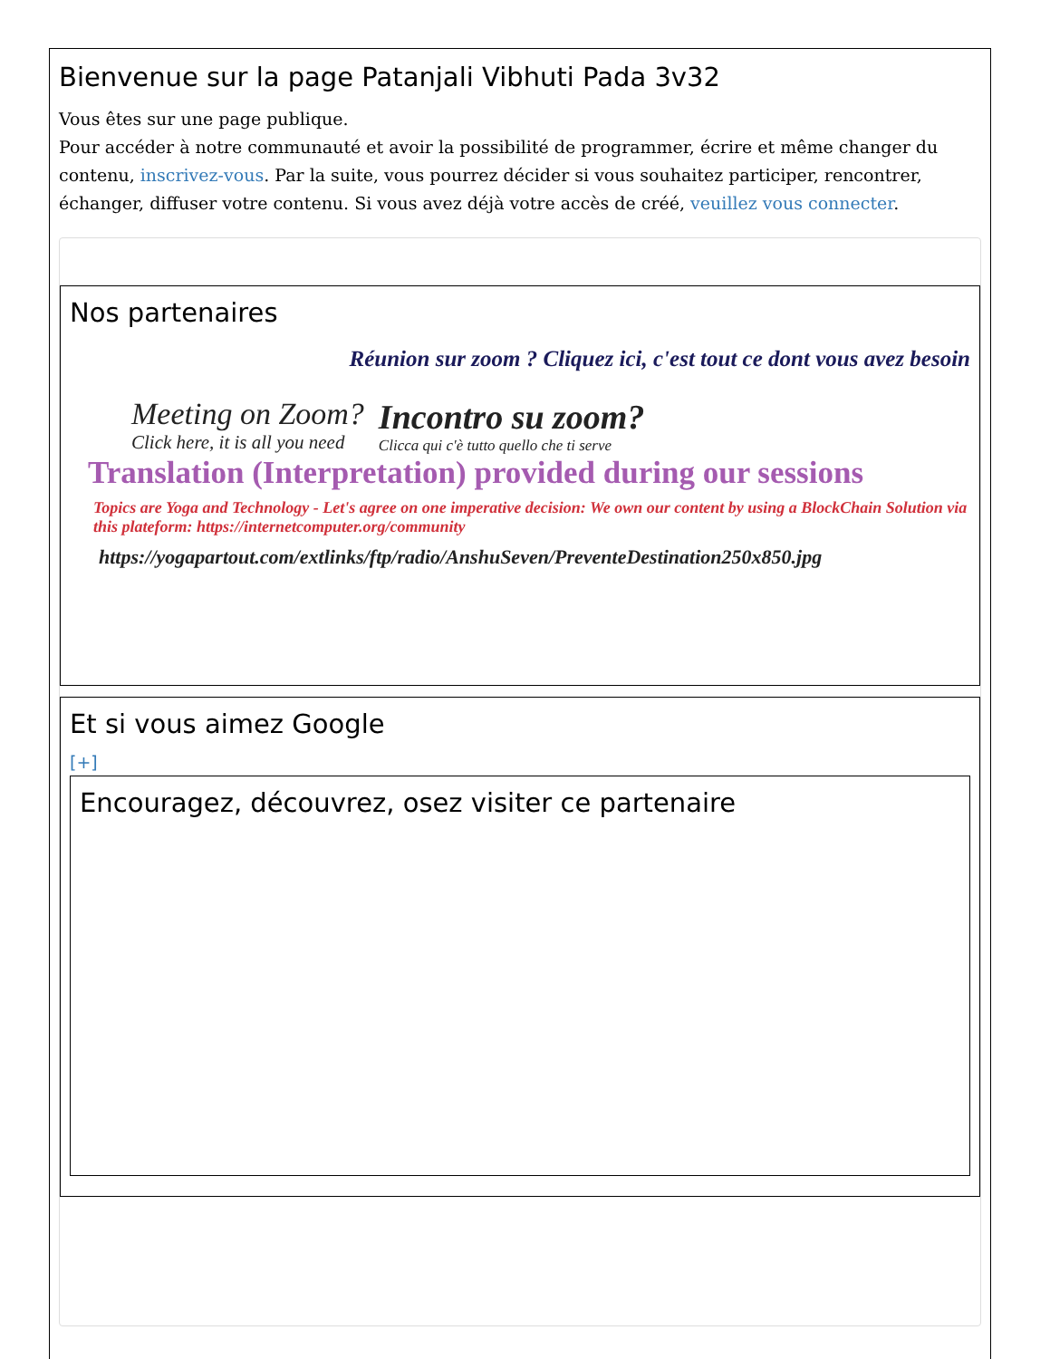Bienvenue sur la page Patanjali Vibhuti Pada 3v32
Vous êtes sur une page publique.
Pour accéder à notre communauté et avoir la possibilité de programmer, écrire et même changer du contenu, inscrivez-vous. Par la suite, vous pourrez décider si vous souhaitez participer, rencontrer, échanger, diffuser votre contenu. Si vous avez déjà votre accès de créé, veuillez vous connecter.
Nos partenaires
Réunion sur zoom ? Cliquez ici, c'est tout ce dont vous avez besoin
Meeting on Zoom?
Click here, it is all you need
Incontro su zoom?
Clicca qui c'è tutto quello che ti serve
Translation (Interpretation) provided during our sessions
Topics are Yoga and Technology - Let's agree on one imperative decision: We own our content by using a BlockChain Solution via this plateform: https://internetcomputer.org/community
https://yogapartout.com/extlinks/ftp/radio/AnshuSeven/PreventeDestination250x850.jpg
Et si vous aimez Google
[+]
Encouragez, découvrez, osez visiter ce partenaire